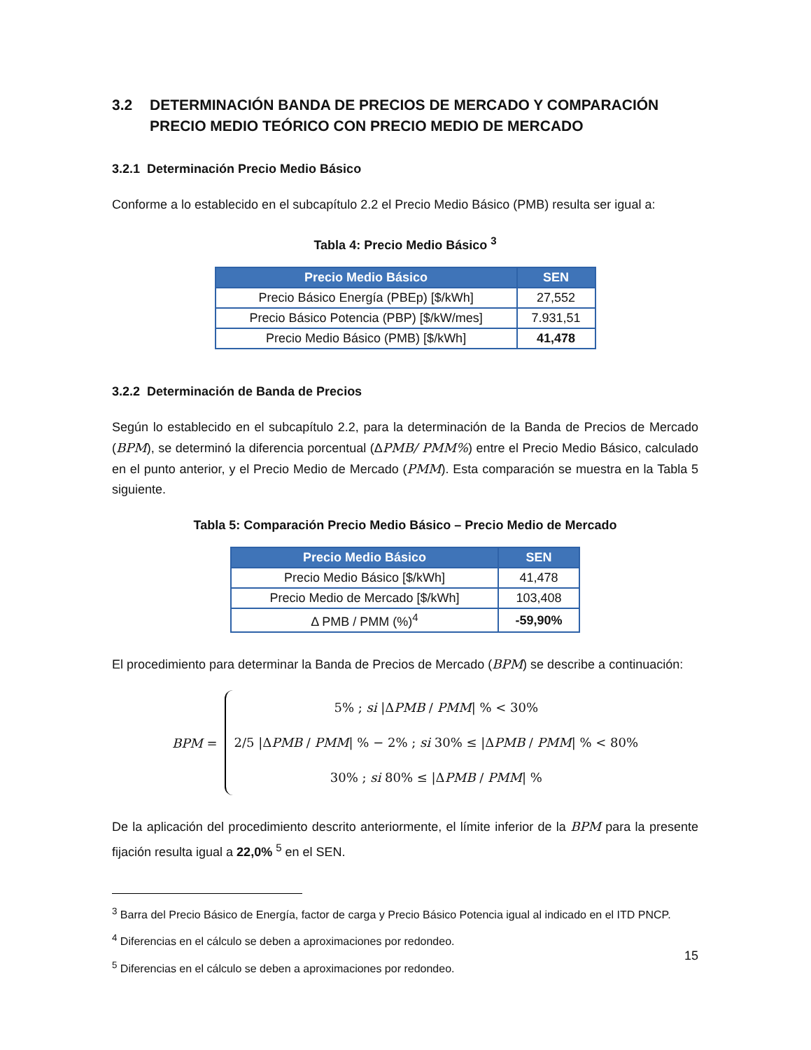3.2 DETERMINACIÓN BANDA DE PRECIOS DE MERCADO Y COMPARACIÓN PRECIO MEDIO TEÓRICO CON PRECIO MEDIO DE MERCADO
3.2.1 Determinación Precio Medio Básico
Conforme a lo establecido en el subcapítulo 2.2 el Precio Medio Básico (PMB) resulta ser igual a:
Tabla 4: Precio Medio Básico <sup>3</sup>
| Precio Medio Básico | SEN |
| --- | --- |
| Precio Básico Energía (PBEp) [$/kWh] | 27,552 |
| Precio Básico Potencia (PBP) [$/kW/mes] | 7.931,51 |
| Precio Medio Básico (PMB) [$/kWh] | 41,478 |
3.2.2 Determinación de Banda de Precios
Según lo establecido en el subcapítulo 2.2, para la determinación de la Banda de Precios de Mercado (BPM), se determinó la diferencia porcentual (ΔPMB/ PMM%) entre el Precio Medio Básico, calculado en el punto anterior, y el Precio Medio de Mercado (PMM). Esta comparación se muestra en la Tabla 5 siguiente.
Tabla 5: Comparación Precio Medio Básico – Precio Medio de Mercado
| Precio Medio Básico | SEN |
| --- | --- |
| Precio Medio Básico [$/kWh] | 41,478 |
| Precio Medio de Mercado [$/kWh] | 103,408 |
| Δ PMB / PMM (%)<sup>4</sup> | -59,90% |
El procedimiento para determinar la Banda de Precios de Mercado (BPM) se describe a continuación:
BPM =
5% ; si |ΔPMB / PMM| % < 30%
2/5 |ΔPMB / PMM| % − 2% ; si 30% ≤ |ΔPMB / PMM| % < 80%
30% ; si 80% ≤ |ΔPMB / PMM| %
De la aplicación del procedimiento descrito anteriormente, el límite inferior de la BPM para la presente fijación resulta igual a 22,0% <sup>5</sup> en el SEN.
<sup>3</sup> Barra del Precio Básico de Energía, factor de carga y Precio Básico Potencia igual al indicado en el ITD PNCP.
<sup>4</sup> Diferencias en el cálculo se deben a aproximaciones por redondeo.
<sup>5</sup> Diferencias en el cálculo se deben a aproximaciones por redondeo.
15